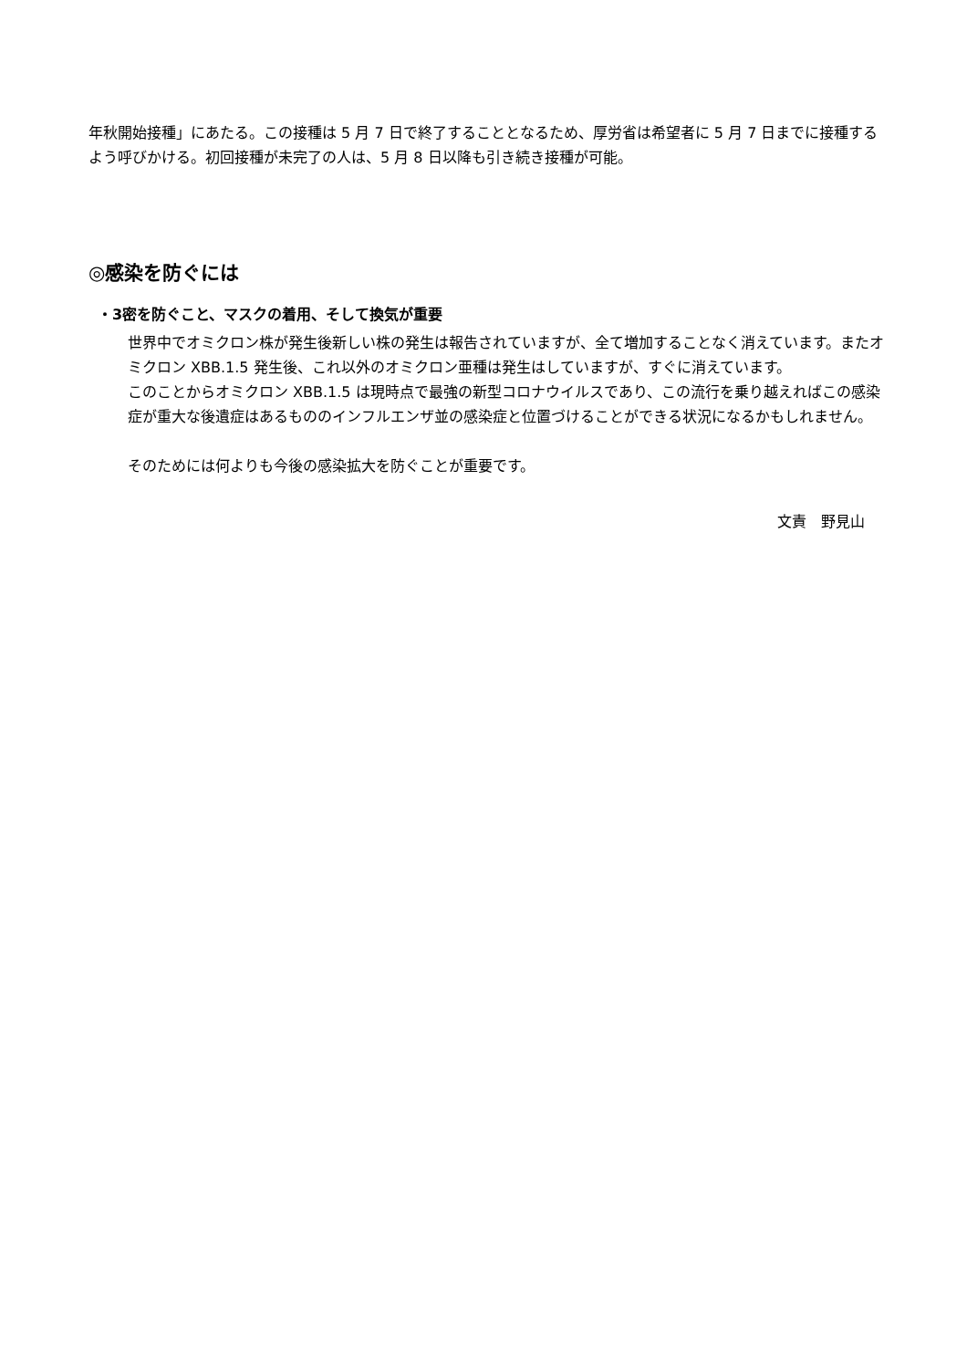年秋開始接種」にあたる。この接種は 5 月 7 日で終了することとなるため、厚労省は希望者に 5 月 7 日までに接種するよう呼びかける。初回接種が未完了の人は、5 月 8 日以降も引き続き接種が可能。
◎感染を防ぐには
・3密を防ぐこと、マスクの着用、そして換気が重要
世界中でオミクロン株が発生後新しい株の発生は報告されていますが、全て増加することなく消えています。またオミクロン XBB.1.5 発生後、これ以外のオミクロン亜種は発生はしていますが、すぐに消えています。
このことからオミクロン XBB.1.5 は現時点で最強の新型コロナウイルスであり、この流行を乗り越えればこの感染症が重大な後遺症はあるもののインフルエンザ並の感染症と位置づけることができる状況になるかもしれません。
そのためには何よりも今後の感染拡大を防ぐことが重要です。
文責　野見山